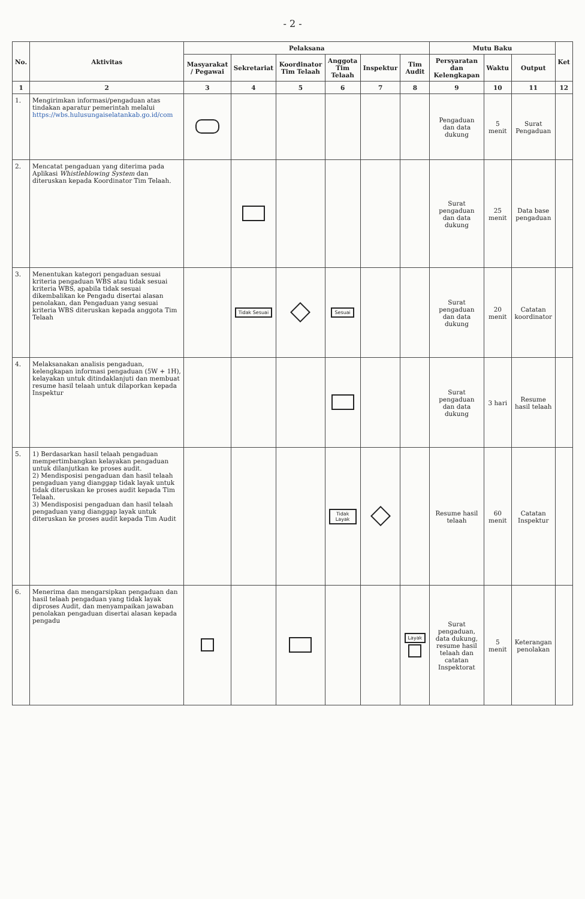- 2 -
| No. | Aktivitas | Pelaksana | | | | | | Mutu Baku | | | Ket |
| --- | --- | --- | --- | --- | --- | --- | --- | --- | --- | --- | --- |
| | | Masyarakat / Pegawai | Sekretariat | Koordinator Tim Telaah | Anggota Tim Telaah | Inspektur | Tim Audit | Persyaratan dan Kelengkapan | Waktu | Output | |
| 1 | 2 | 3 | 4 | 5 | 6 | 7 | 8 | 9 | 10 | 11 | 12 |
| 1. | Mengirimkan informasi/pengaduan atas tindakan aparatur pemerintah melalui https://wbs.hulusungaiselatankab.go.id/com | | | | | | | Pengaduan dan data dukung | 5 menit | Surat Pengaduan | |
| 2. | Mencatat pengaduan yang diterima pada Aplikasi Whistleblowing System dan diteruskan kepada Koordinator Tim Telaah. | | | | | | | Surat pengaduan dan data dukung | 25 menit | Data base pengaduan | |
| 3. | Menentukan kategori pengaduan sesuai kriteria pengaduan WBS atau tidak sesuai kriteria WBS, apabila tidak sesuai dikembalikan ke Pengadu disertai alasan penolakan, dan Pengaduan yang sesuai kriteria WBS diteruskan kepada anggota Tim Telaah | | Tidak Sesuai | | Sesuai | | | Surat pengaduan dan data dukung | 20 menit | Catatan koordinator | |
| 4. | Melaksanakan analisis pengaduan, kelengkapan informasi pengaduan (5W + 1H), kelayakan untuk ditindaklanjuti dan membuat resume hasil telaah untuk dilaporkan kepada Inspektur | | | | | | | Surat pengaduan dan data dukung | 3 hari | Resume hasil telaah | |
| 5. | 1) Berdasarkan hasil telaah pengaduan mempertimbangkan kelayakan pengaduan untuk dilanjutkan ke proses audit. 2) Mendisposisi pengaduan dan hasil telaah pengaduan yang dianggap tidak layak untuk tidak diteruskan ke proses audit kepada Tim Telaah. 3) Mendisposisi pengaduan dan hasil telaah pengaduan yang dianggap layak untuk diteruskan ke proses audit kepada Tim Audit | | | | Tidak Layak | | | Resume hasil telaah | 60 menit | Catatan Inspektur | |
| 6. | Menerima dan mengarsipkan pengaduan dan hasil telaah pengaduan yang tidak layak diproses Audit, dan menyampaikan jawaban penolakan pengaduan disertai alasan kepada pengadu | | | | | | Layak | Surat pengaduan, data dukung, resume hasil telaah dan catatan Inspektorat | 5 menit | Keterangan penolakan | |